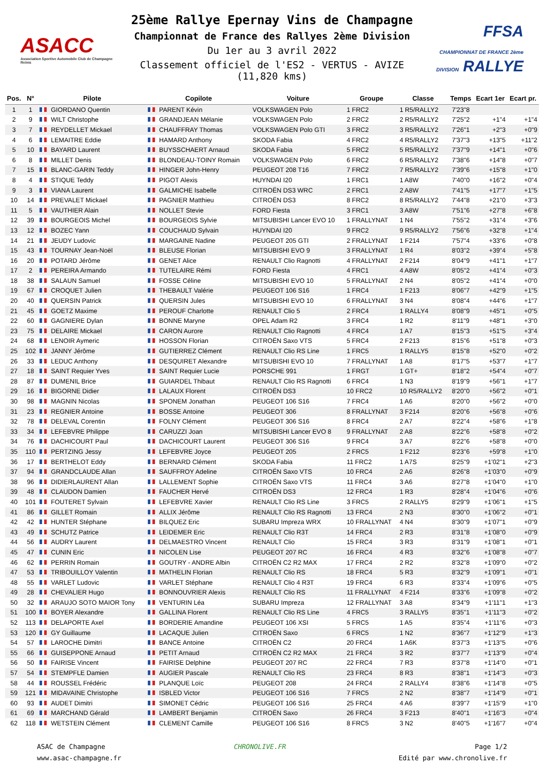ASACC
Association Sportive Automobile Club de Champagne Reims
25ème Rallye Epernay Vins de Champagne
Championnat de France des Rallyes 2ème Division
Du 1er au 3 avril 2022
Classement officiel de l'ES2 - VERTUS - AVIZE (11,820 kms)
FFSA
CHAMPIONNAT DE FRANCE 2ème DIVISION RALLYE
| Pos. | N° | Pilote | Copilote | Voiture | Groupe | Classe | Temps | Ecart 1er | Ecart pr. |
| --- | --- | --- | --- | --- | --- | --- | --- | --- | --- |
| 1 | 1 | GIORDANO Quentin | PARENT Kévin | VOLKSWAGEN Polo | 1 FRC2 | 1 R5/RALLY2 | 7'23"8 | | |
| 2 | 9 | WILT Christophe | GRANDJEAN Mélanie | VOLKSWAGEN Polo | 2 FRC2 | 2 R5/RALLY2 | 7'25"2 | +1"4 | +1"4 |
| 3 | 7 | REYDELLET Mickael | CHAUFFRAY Thomas | VOLKSWAGEN Polo GTI | 3 FRC2 | 3 R5/RALLY2 | 7'26"1 | +2"3 | +0"9 |
| 4 | 6 | LEMAITRE Eddie | HAMARD Anthony | SKODA Fabia | 4 FRC2 | 4 R5/RALLY2 | 7'37"3 | +13"5 | +11"2 |
| 5 | 10 | BAYARD Laurent | BUYSSCHAERT Arnaud | SKODA Fabia | 5 FRC2 | 5 R5/RALLY2 | 7'37"9 | +14"1 | +0"6 |
| 6 | 8 | MILLET Denis | BLONDEAU-TOINY Romain | VOLKSWAGEN Polo | 6 FRC2 | 6 R5/RALLY2 | 7'38"6 | +14"8 | +0"7 |
| 7 | 15 | BLANC-GARIN Teddy | HINGER John-Henry | PEUGEOT 208 T16 | 7 FRC2 | 7 R5/RALLY2 | 7'39"6 | +15"8 | +1"0 |
| 8 | 4 | STIQUE Teddy | PIGOT Alexis | HUYNDAI I20 | 1 FRC1 | 1 A8W | 7'40"0 | +16"2 | +0"4 |
| 9 | 3 | VIANA Laurent | GALMICHE Isabelle | CITROËN DS3 WRC | 2 FRC1 | 2 A8W | 7'41"5 | +17"7 | +1"5 |
| 10 | 14 | PREVALET Mickael | PAGNIER Matthieu | CITROËN DS3 | 8 FRC2 | 8 R5/RALLY2 | 7'44"8 | +21"0 | +3"3 |
| 11 | 5 | VAUTHIER Alain | NOLLET Stevie | FORD Fiesta | 3 FRC1 | 3 A8W | 7'51"6 | +27"8 | +6"8 |
| 12 | 39 | BOURGEOIS Michel | BOURGEOIS Sylvie | MITSUBISHI Lancer EVO 10 | 1 FRALLYNAT | 1 N4 | 7'55"2 | +31"4 | +3"6 |
| 13 | 12 | BOZEC Yann | COUCHAUD Sylvain | HUYNDAI I20 | 9 FRC2 | 9 R5/RALLY2 | 7'56"6 | +32"8 | +1"4 |
| 14 | 21 | JEUDY Ludovic | MARGAINE Nadine | PEUGEOT 205 GTI | 2 FRALLYNAT | 1 F214 | 7'57"4 | +33"6 | +0"8 |
| 15 | 43 | TOURNAY Jean-Noël | BLEUSE Florian | MITSUBISHI EVO 9 | 3 FRALLYNAT | 1 R4 | 8'03"2 | +39"4 | +5"8 |
| 16 | 20 | POTARD Jérôme | GENET Alice | RENAULT Clio Ragnotti | 4 FRALLYNAT | 2 F214 | 8'04"9 | +41"1 | +1"7 |
| 17 | 2 | PEREIRA Armando | TUTELAIRE Rémi | FORD Fiesta | 4 FRC1 | 4 A8W | 8'05"2 | +41"4 | +0"3 |
| 18 | 38 | SALAUN Samuel | FOSSE Céline | MITSUBISHI EVO 10 | 5 FRALLYNAT | 2 N4 | 8'05"2 | +41"4 | +0"0 |
| 19 | 67 | CROQUET Julien | THEBAULT Valérie | PEUGEOT 106 S16 | 1 FRC4 | 1 F213 | 8'06"7 | +42"9 | +1"5 |
| 20 | 40 | QUERSIN Patrick | QUERSIN Jules | MITSUBISHI EVO 10 | 6 FRALLYNAT | 3 N4 | 8'08"4 | +44"6 | +1"7 |
| 21 | 45 | GOETZ Maxime | PEROUF Charlotte | RENAULT Clio 5 | 2 FRC4 | 1 RALLY4 | 8'08"9 | +45"1 | +0"5 |
| 22 | 60 | GAGNIERE Dylan | BONNE Maryne | OPEL Adam R2 | 3 FRC4 | 1 R2 | 8'11"9 | +48"1 | +3"0 |
| 23 | 75 | DELAIRE Mickael | CARON Aurore | RENAULT Clio Ragnotti | 4 FRC4 | 1 A7 | 8'15"3 | +51"5 | +3"4 |
| 24 | 68 | LENOIR Aymeric | HOSSON Florian | CITROËN Saxo VTS | 5 FRC4 | 2 F213 | 8'15"6 | +51"8 | +0"3 |
| 25 | 102 | JANNY Jérôme | GUTIERREZ Clément | RENAULT Clio RS Line | 1 FRC5 | 1 RALLY5 | 8'15"8 | +52"0 | +0"2 |
| 26 | 33 | LEDUC Anthony | DESQUIRET Alexandre | MITSUBISHI EVO 10 | 7 FRALLYNAT | 1 A8 | 8'17"5 | +53"7 | +1"7 |
| 27 | 18 | SAINT Requier Yves | SAINT Requier Lucie | PORSCHE 991 | 1 FRGT | 1 GT+ | 8'18"2 | +54"4 | +0"7 |
| 28 | 87 | DUMENIL Brice | GUIARDEL Thibaut | RENAULT Clio RS Ragnotti | 6 FRC4 | 1 N3 | 8'19"9 | +56"1 | +1"7 |
| 29 | 16 | BIGORNE Didier | LALAUX Florent | CITROËN DS3 | 10 FRC2 | 10 R5/RALLY2 | 8'20"0 | +56"2 | +0"1 |
| 30 | 98 | MAGNIN Nicolas | SPONEM Jonathan | PEUGEOT 106 S16 | 7 FRC4 | 1 A6 | 8'20"0 | +56"2 | +0"0 |
| 31 | 23 | REGNIER Antoine | BOSSE Antoine | PEUGEOT 306 | 8 FRALLYNAT | 3 F214 | 8'20"6 | +56"8 | +0"6 |
| 32 | 78 | DELEVAL Corentin | FOLNY Clément | PEUGEOT 306 S16 | 8 FRC4 | 2 A7 | 8'22"4 | +58"6 | +1"8 |
| 33 | 34 | LEFEBVRE Philippe | CARUZZI Joan | MITSUBISHI Lancer EVO 8 | 9 FRALLYNAT | 2 A8 | 8'22"6 | +58"8 | +0"2 |
| 34 | 76 | DACHICOURT Paul | DACHICOURT Laurent | PEUGEOT 306 S16 | 9 FRC4 | 3 A7 | 8'22"6 | +58"8 | +0"0 |
| 35 | 110 | PERTZING Jessy | LEFEBVRE Joyce | PEUGEOT 205 | 2 FRC5 | 1 F212 | 8'23"6 | +59"8 | +1"0 |
| 36 | 17 | BERTHELOT Eddy | BERNARD Clément | SKODA Fabia | 11 FRC2 | 1 A7S | 8'25"9 | +1'02"1 | +2"3 |
| 37 | 94 | GRANDCLAUDE Allan | SAUFFROY Adeline | CITROËN Saxo VTS | 10 FRC4 | 2 A6 | 8'26"8 | +1'03"0 | +0"9 |
| 38 | 96 | DIDIERLAURENT Allan | LALLEMENT Sophie | CITROËN Saxo VTS | 11 FRC4 | 3 A6 | 8'27"8 | +1'04"0 | +1"0 |
| 39 | 48 | CLAUDON Damien | FAUCHER Hervé | CITROËN DS3 | 12 FRC4 | 1 R3 | 8'28"4 | +1'04"6 | +0"6 |
| 40 | 101 | FOUTERET Sylvain | LEFEBVRE Xavier | RENAULT Clio RS Line | 3 FRC5 | 2 RALLY5 | 8'29"9 | +1'06"1 | +1"5 |
| 41 | 86 | GILLET Romain | ALLIX Jérôme | RENAULT Clio RS Ragnotti | 13 FRC4 | 2 N3 | 8'30"0 | +1'06"2 | +0"1 |
| 42 | 42 | HUNTER Stéphane | BILQUEZ Eric | SUBARU Impreza WRX | 10 FRALLYNAT | 4 N4 | 8'30"9 | +1'07"1 | +0"9 |
| 43 | 49 | SCHUTZ Patrice | LEIDEMER Eric | RENAULT Clio R3T | 14 FRC4 | 2 R3 | 8'31"8 | +1'08"0 | +0"9 |
| 44 | 56 | AUDRY Laurent | DELMAESTRO Vincent | RENAULT Clio | 15 FRC4 | 3 R3 | 8'31"9 | +1'08"1 | +0"1 |
| 45 | 47 | CUNIN Eric | NICOLEN Lise | PEUGEOT 207 RC | 16 FRC4 | 4 R3 | 8'32"6 | +1'08"8 | +0"7 |
| 46 | 62 | PERRIN Romain | GOUTRY - ANDRE Albin | CITROËN C2 R2 MAX | 17 FRC4 | 2 R2 | 8'32"8 | +1'09"0 | +0"2 |
| 47 | 53 | TRIBOUILLOY Valentin | MATHELIN Florian | RENAULT Clio RS | 18 FRC4 | 5 R3 | 8'32"9 | +1'09"1 | +0"1 |
| 48 | 55 | VARLET Ludovic | VARLET Stéphane | RENAULT Clio 4 R3T | 19 FRC4 | 6 R3 | 8'33"4 | +1'09"6 | +0"5 |
| 49 | 28 | CHEVALIER Hugo | BONNOUVRIER Alexis | RENAULT Clio RS | 11 FRALLYNAT | 4 F214 | 8'33"6 | +1'09"8 | +0"2 |
| 50 | 32 | ARAUJO SOTO MAIOR Tony | VENTURIN Léa | SUBARU Impreza | 12 FRALLYNAT | 3 A8 | 8'34"9 | +1'11"1 | +1"3 |
| 51 | 100 | BOYER Alexandre | GALLINA Florent | RENAULT Clio RS Line | 4 FRC5 | 3 RALLY5 | 8'35"1 | +1'11"3 | +0"2 |
| 52 | 113 | DELAPORTE Axel | BORDERIE Amandine | PEUGEOT 106 XSI | 5 FRC5 | 1 A5 | 8'35"4 | +1'11"6 | +0"3 |
| 53 | 120 | GY Guillaume | LACAQUE Julien | CITROËN Saxo | 6 FRC5 | 1 N2 | 8'36"7 | +1'12"9 | +1"3 |
| 54 | 57 | LAROCHE Dimitri | BANCE Antoine | CITROËN C2 | 20 FRC4 | 1 A6K | 8'37"3 | +1'13"5 | +0"6 |
| 55 | 66 | GUISEPPONE Arnaud | PETIT Arnaud | CITROËN C2 R2 MAX | 21 FRC4 | 3 R2 | 8'37"7 | +1'13"9 | +0"4 |
| 56 | 50 | FAIRISE Vincent | FAIRISE Delphine | PEUGEOT 207 RC | 22 FRC4 | 7 R3 | 8'37"8 | +1'14"0 | +0"1 |
| 57 | 54 | STEMPFLE Damien | AUGIER Pascale | RENAULT Clio RS | 23 FRC4 | 8 R3 | 8'38"1 | +1'14"3 | +0"3 |
| 58 | 44 | ROUSSEL Frédéric | PLANQUE Loïc | PEUGEOT 208 | 24 FRC4 | 2 RALLY4 | 8'38"6 | +1'14"8 | +0"5 |
| 59 | 121 | MIDAVAINE Christophe | ISBLED Victor | PEUGEOT 106 S16 | 7 FRC5 | 2 N2 | 8'38"7 | +1'14"9 | +0"1 |
| 60 | 93 | AUDET Dimitri | SIMONET Cédric | PEUGEOT 106 S16 | 25 FRC4 | 4 A6 | 8'39"7 | +1'15"9 | +1"0 |
| 61 | 69 | MARCHAND Gérald | LAMBERT Benjamin | CITROËN Saxo | 26 FRC4 | 3 F213 | 8'40"1 | +1'16"3 | +0"4 |
| 62 | 118 | WETSTEIN Clément | CLEMENT Camille | PEUGEOT 106 S16 | 8 FRC5 | 3 N2 | 8'40"5 | +1'16"7 | +0"4 |
ASAC de Champagne
www.asac-champagne.fr
CHRONOLIVE.FR Page 1/2
Edité par www.chronolive.fr